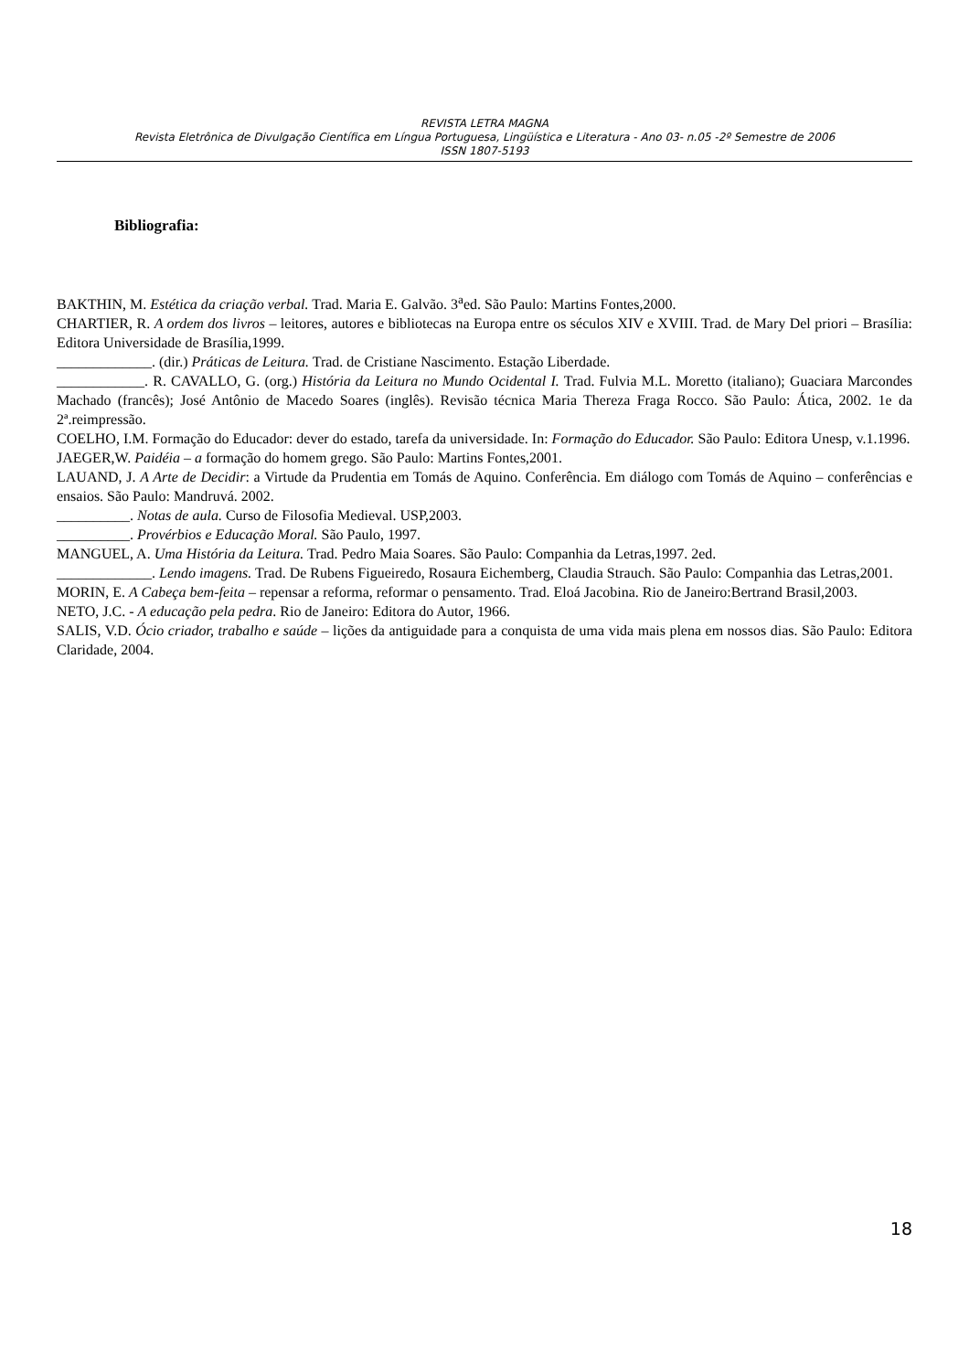REVISTA LETRA MAGNA
Revista Eletrônica de Divulgação Científica em Língua Portuguesa, Lingüística e Literatura - Ano 03- n.05 -2º Semestre de 2006
ISSN 1807-5193
Bibliografia:
BAKTHIN, M. Estética da criação verbal. Trad. Maria E. Galvão. 3<sup>a</sup>ed. São Paulo: Martins Fontes,2000.
CHARTIER, R. A ordem dos livros – leitores, autores e bibliotecas na Europa entre os séculos XIV e XVIII. Trad. de Mary Del priori – Brasília: Editora Universidade de Brasília,1999.
_____________. (dir.) Práticas de Leitura. Trad. de Cristiane Nascimento. Estação Liberdade.
____________. R. CAVALLO, G. (org.) História da Leitura no Mundo Ocidental I. Trad. Fulvia M.L. Moretto (italiano); Guaciara Marcondes Machado (francês); José Antônio de Macedo Soares (inglês). Revisão técnica Maria Thereza Fraga Rocco. São Paulo: Ática, 2002. 1e da 2ª.reimpressão.
COELHO, I.M. Formação do Educador: dever do estado, tarefa da universidade. In: Formação do Educador. São Paulo: Editora Unesp, v.1.1996.
JAEGER,W. Paidéia – a formação do homem grego. São Paulo: Martins Fontes,2001.
LAUAND, J. A Arte de Decidir: a Virtude da Prudentia em Tomás de Aquino. Conferência. Em diálogo com Tomás de Aquino – conferências e ensaios. São Paulo: Mandruvá. 2002.
__________. Notas de aula. Curso de Filosofia Medieval. USP,2003.
__________. Provérbios e Educação Moral. São Paulo, 1997.
MANGUEL, A. Uma História da Leitura. Trad. Pedro Maia Soares. São Paulo: Companhia da Letras,1997. 2ed.
_____________. Lendo imagens. Trad. De Rubens Figueiredo, Rosaura Eichemberg, Claudia Strauch. São Paulo: Companhia das Letras,2001.
MORIN, E. A Cabeça bem-feita – repensar a reforma, reformar o pensamento. Trad. Eloá Jacobina. Rio de Janeiro:Bertrand Brasil,2003.
NETO, J.C. - A educação pela pedra. Rio de Janeiro: Editora do Autor, 1966.
SALIS, V.D. Ócio criador, trabalho e saúde – lições da antiguidade para a conquista de uma vida mais plena em nossos dias. São Paulo: Editora Claridade, 2004.
18